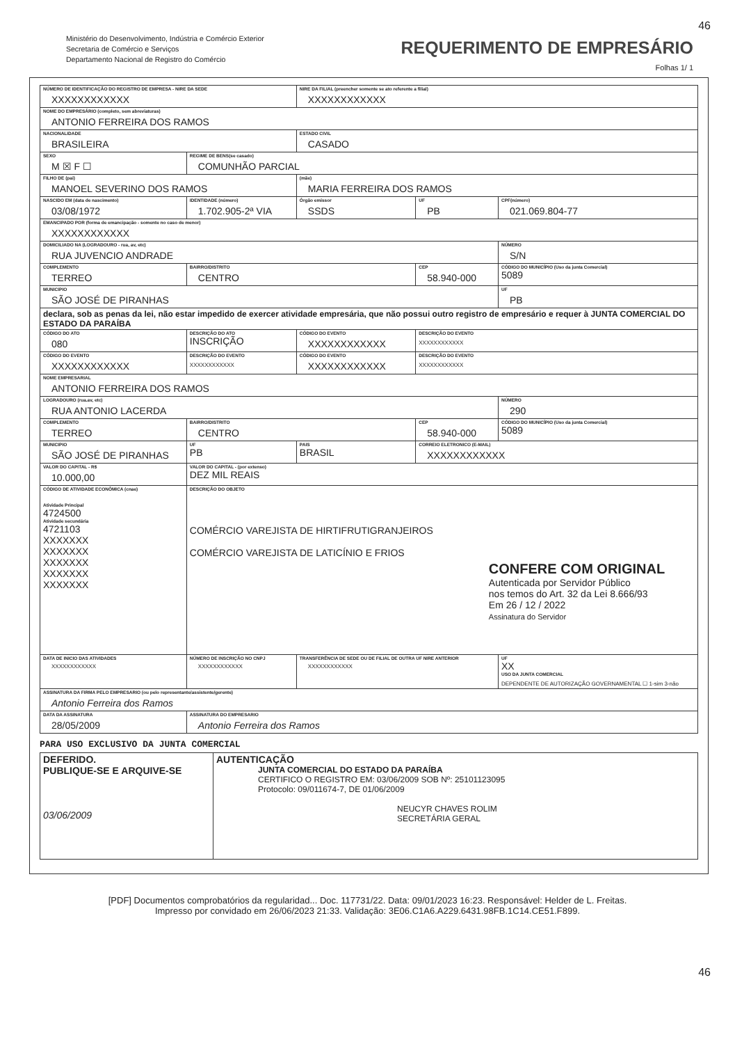46
Ministério do Desenvolvimento, Indústria e Comércio Exterior
Secretaria de Comércio e Serviços
Departamento Nacional de Registro do Comércio
REQUERIMENTO DE EMPRESÁRIO
Folhas 1/ 1
| NÚMERO DE IDENTIFICAÇÃO DO REGISTRO DE EMPRESA - NIRE DA SEDE XXXXXXXXXXXX | | | NIRE DA FILIAL (preencher somente se ato referente a filial) XXXXXXXXXXXX | | |
| NOME DO EMPRESÁRIO (completo, sem abreviaturas) ANTONIO FERREIRA DOS RAMOS | | | | | |
| NACIONALIDADE BRASILEIRA | | | ESTADO CIVIL CASADO | | |
| SEXO M ☒ F ☐ | REGIME DE BENS(se casado) COMUNHÃO PARCIAL | | | | |
| FILHO DE (pai) MANOEL SEVERINO DOS RAMOS | | | (mãe) MARIA FERREIRA DOS RAMOS | | |
| NASCIDO EM (data de nascimento) 03/08/1972 | IDENTIDADE (número) 1.702.905-2ª VIA | | Órgão emissor SSDS | UF PB | CPF(número) 021.069.804-77 |
| EMANCIPADO POR (forma de emancipação - somente no caso de menor) XXXXXXXXXXXX | | | | | |
| DOMICILIADO NA (LOGRADOURO - rua, av, etc) RUA JUVENCIO ANDRADE | | | | | NÚMERO S/N |
| COMPLEMENTO TERREO | | BAIRRO/DISTRITO CENTRO | | CEP 58.940-000 | CÓDIGO DO MUNICÍPIO (Uso da junta Comercial) 5089 |
| MUNICIPIO SÃO JOSÉ DE PIRANHAS | | | | | UF PB |
| declara, sob as penas da lei, não estar impedido de exercer atividade empresária, que não possui outro registro de empresário e requer à JUNTA COMERCIAL DO ESTADO DA PARAÍBA | | | | | |
| CÓDIGO DO ATO 080 | DESCRIÇÃO DO ATO INSCRIÇÃO | | CÓDIGO DO EVENTO XXXXXXXXXXXX | DESCRIÇÃO DO EVENTO XXXXXXXXXXXX | |
| CÓDIGO DO EVENTO XXXXXXXXXXXX | DESCRIÇÃO DO EVENTO XXXXXXXXXXXX | | CÓDIGO DO EVENTO XXXXXXXXXXXX | DESCRIÇÃO DO EVENTO XXXXXXXXXXXX | |
| NOME EMPRESARIAL ANTONIO FERREIRA DOS RAMOS | | | | | |
| LOGRADOURO (rua.av, etc) RUA ANTONIO LACERDA | | | | | NÚMERO 290 |
| COMPLEMENTO TERREO | | BAIRRO/DISTRITO CENTRO | | CEP 58.940-000 | CÓDIGO DO MUNICÍPIO (Uso da junta Comercial) 5089 |
| MUNICIPIO SÃO JOSÉ DE PIRANHAS | | UF PB | PAIS BRASIL | CORREIO ELETRONICO (E-MAIL) XXXXXXXXXXXX | |
| VALOR DO CAPITAL - R$ 10.000,00 | VALOR DO CAPITAL - (por extenso) DEZ MIL REAIS | | | | |
| CÓDIGO DE ATIVIDADE ECONÔMICA (cnae) Atividade Principal 4724500 Atividade secundária 4721103 XXXXXXX XXXXXXX XXXXXXX XXXXXXX XXXXXXX | DESCRIÇÃO DO OBJETO COMÉRCIO VAREJISTA DE HIRTIFRUTIGRANJEIROS COMÉRCIO VAREJISTA DE LATICÍNIO E FRIOS CONFERE COM ORIGINAL Autenticada por Servidor Público nos temos do Art. 32 da Lei 8.666/93 Em 26 / 12 / 2022 Assinatura do Servidor | | | | |
| DATA DE INICIO DAS ATIVIDADES XXXXXXXXXXXX | | NÚMERO DE INSCRIÇÃO NO CNPJ XXXXXXXXXXXX | TRANSFERÊNCIA DE SEDE OU DE FILIAL DE OUTRA UF NIRE ANTERIOR XXXXXXXXXXXX | | UF XX USO DA JUNTA COMERCIAL DEPENDENTE DE AUTORIZAÇÃO GOVERNAMENTAL ☐ 1-sim 3-não |
| ASSINATURA DA FIRMA PELO EMPRESARIO (ou pelo representante/assistente/gerente) Antonio Ferreira dos Ramos | | | | | |
| DATA DA ASSINATURA 28/05/2009 | ASSINATURA DO EMPRESARIO Antonio Ferreira dos Ramos | | | | |
PARA USO EXCLUSIVO DA JUNTA COMERCIAL
| DEFERIDO. PUBLIQUE-SE E ARQUIVE-SE 03/06/2009 | AUTENTICAÇÃO JUNTA COMERCIAL DO ESTADO DA PARAÍBA CERTIFICO O REGISTRO EM: 03/06/2009 SOB Nº: 25101123095 Protocolo: 09/011674-7, DE 01/06/2009 NEUCYR CHAVES ROLIM SECRETÁRIA GERAL |
46
[PDF] Documentos comprobatórios da regularidad... Doc. 117731/22. Data: 09/01/2023 16:23. Responsável: Helder de L. Freitas.
Impresso por convidado em 26/06/2023 21:33. Validação: 3E06.C1A6.A229.6431.98FB.1C14.CE51.F899.